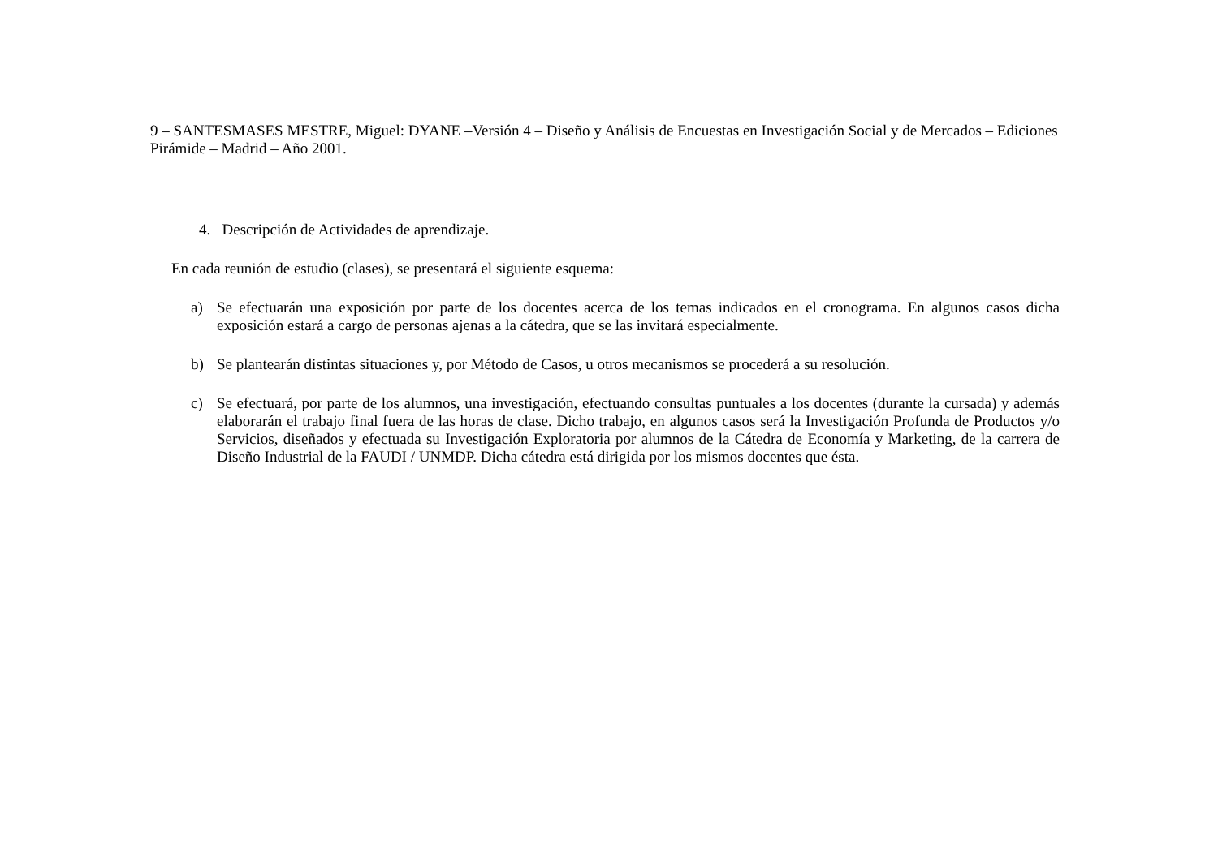9 – SANTESMASES MESTRE, Miguel: DYANE –Versión 4 – Diseño y Análisis de Encuestas en Investigación Social y de Mercados – Ediciones Pirámide – Madrid – Año 2001.
4. Descripción de Actividades de aprendizaje.
En cada reunión de estudio (clases), se presentará el siguiente esquema:
a) Se efectuarán una exposición por parte de los docentes acerca de los temas indicados en el cronograma. En algunos casos dicha exposición estará a cargo de personas ajenas a la cátedra, que se las invitará especialmente.
b) Se plantearán distintas situaciones y, por Método de Casos, u otros mecanismos se procederá a su resolución.
c) Se efectuará, por parte de los alumnos, una investigación, efectuando consultas puntuales a los docentes (durante la cursada) y además elaborarán el trabajo final fuera de las horas de clase. Dicho trabajo, en algunos casos será la Investigación Profunda de Productos y/o Servicios, diseñados y efectuada su Investigación Exploratoria por alumnos de la Cátedra de Economía y Marketing, de la carrera de Diseño Industrial de la FAUDI / UNMDP. Dicha cátedra está dirigida por los mismos docentes que ésta.